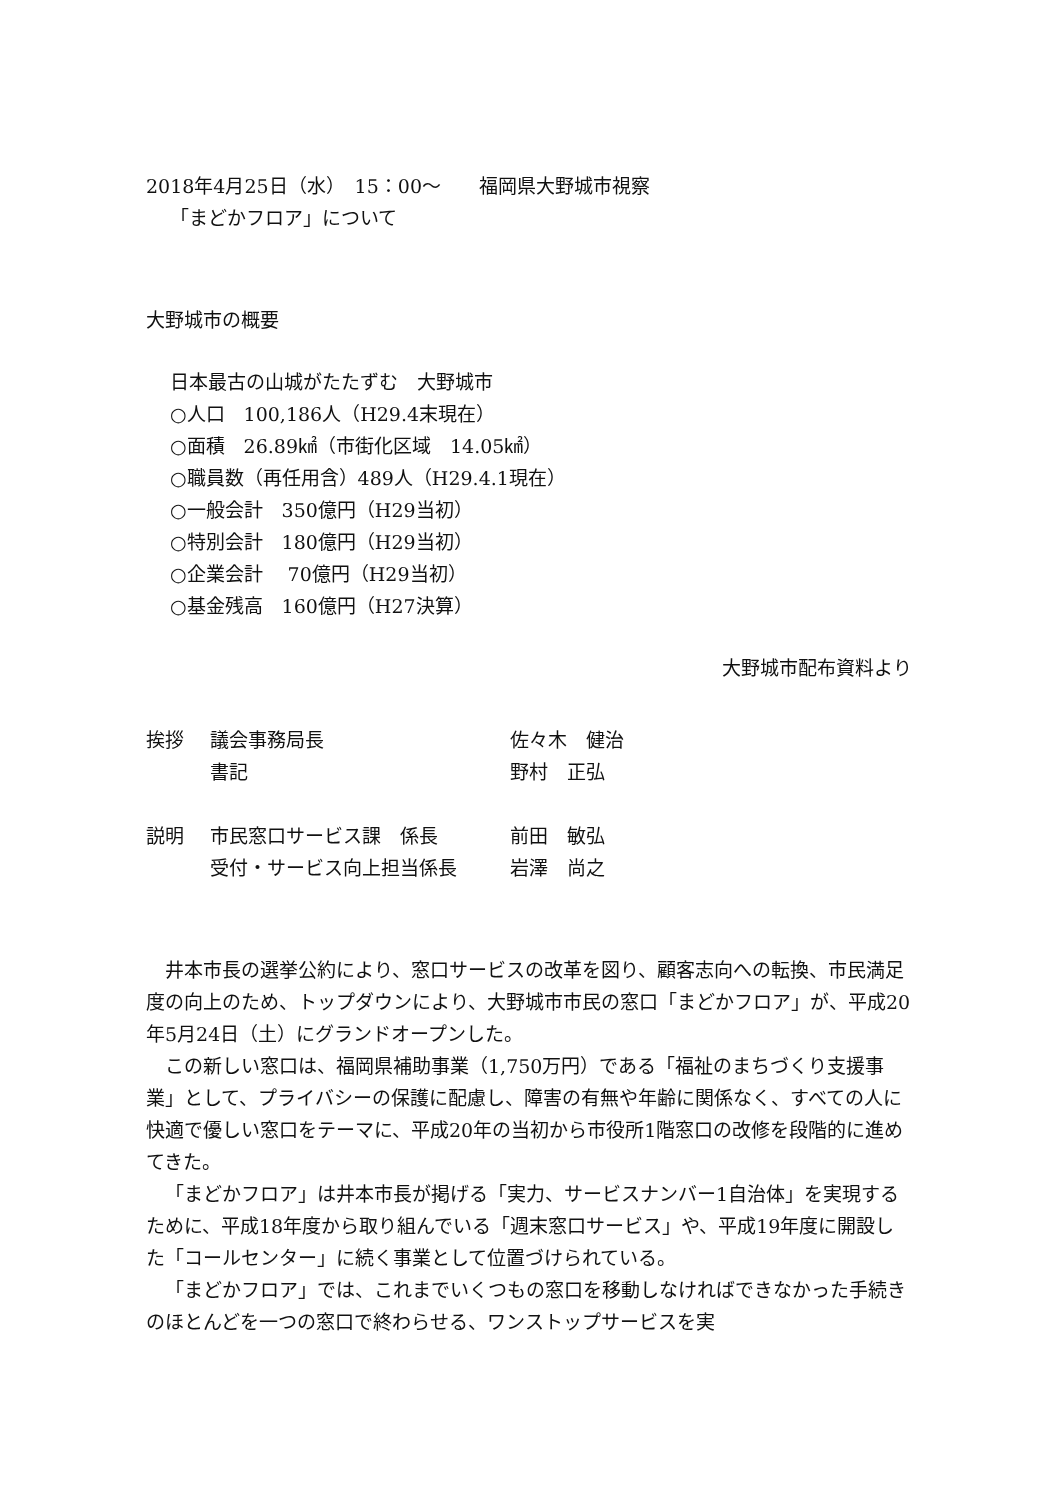2018年4月25日（水）　15：00～　　福岡県大野城市視察
「まどかフロア」について
大野城市の概要
日本最古の山城がたたずむ　大野城市
○人口　100,186人（H29.4末現在）
○面積　26.89㎢（市街化区域　14.05㎢）
○職員数（再任用含）489人（H29.4.1現在）
○一般会計　350億円（H29当初）
○特別会計　180億円（H29当初）
○企業会計　 70億円（H29当初）
○基金残高　160億円（H27決算）
大野城市配布資料より
挨拶 議会事務局長 佐々木　健治
書記 野村　正弘
説明 市民窓口サービス課　係長 前田　敏弘
受付・サービス向上担当係長 岩澤　尚之
井本市長の選挙公約により、窓口サービスの改革を図り、顧客志向への転換、市民満足度の向上のため、トップダウンにより、大野城市市民の窓口「まどかフロア」が、平成20年5月24日（土）にグランドオープンした。
この新しい窓口は、福岡県補助事業（1,750万円）である「福祉のまちづくり支援事業」として、プライバシーの保護に配慮し、障害の有無や年齢に関係なく、すべての人に快適で優しい窓口をテーマに、平成20年の当初から市役所1階窓口の改修を段階的に進めてきた。
「まどかフロア」は井本市長が掲げる「実力、サービスナンバー1自治体」を実現するために、平成18年度から取り組んでいる「週末窓口サービス」や、平成19年度に開設した「コールセンター」に続く事業として位置づけられている。
「まどかフロア」では、これまでいくつもの窓口を移動しなければできなかった手続きのほとんどを一つの窓口で終わらせる、ワンストップサービスを実